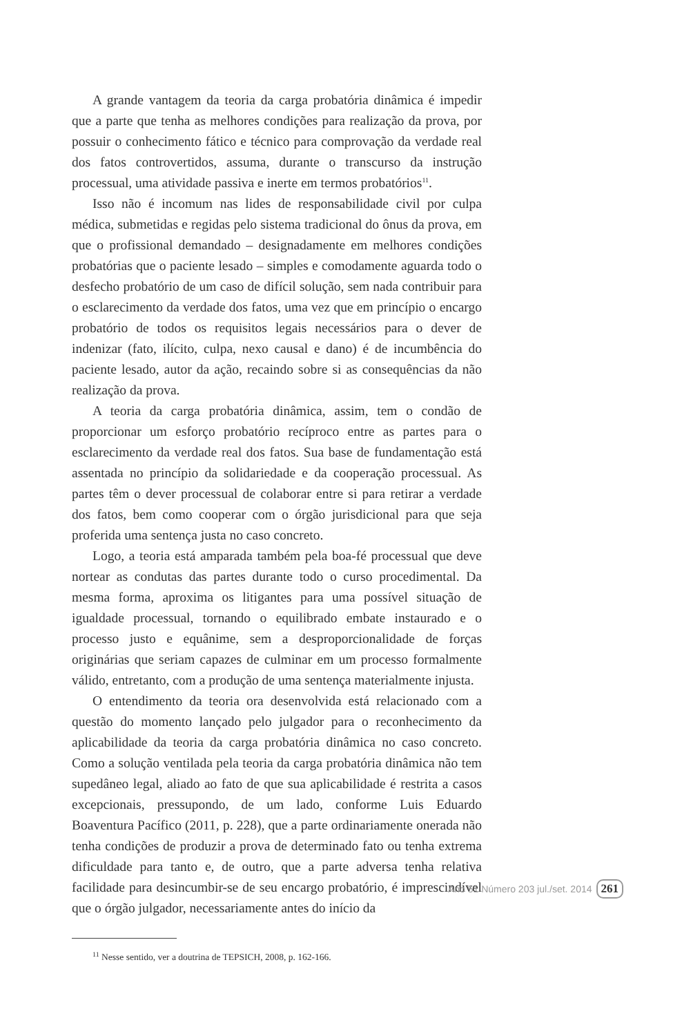A grande vantagem da teoria da carga probatória dinâmica é impedir que a parte que tenha as melhores condições para realização da prova, por possuir o conhecimento fático e técnico para comprovação da verdade real dos fatos controvertidos, assuma, durante o transcurso da instrução processual, uma atividade passiva e inerte em termos probatórios<sup>11</sup>.
Isso não é incomum nas lides de responsabilidade civil por culpa médica, submetidas e regidas pelo sistema tradicional do ônus da prova, em que o profissional demandado – designadamente em melhores condições probatórias que o paciente lesado – simples e comodamente aguarda todo o desfecho probatório de um caso de difícil solução, sem nada contribuir para o esclarecimento da verdade dos fatos, uma vez que em princípio o encargo probatório de todos os requisitos legais necessários para o dever de indenizar (fato, ilícito, culpa, nexo causal e dano) é de incumbência do paciente lesado, autor da ação, recaindo sobre si as consequências da não realização da prova.
A teoria da carga probatória dinâmica, assim, tem o condão de proporcionar um esforço probatório recíproco entre as partes para o esclarecimento da verdade real dos fatos. Sua base de fundamentação está assentada no princípio da solidariedade e da cooperação processual. As partes têm o dever processual de colaborar entre si para retirar a verdade dos fatos, bem como cooperar com o órgão jurisdicional para que seja proferida uma sentença justa no caso concreto.
Logo, a teoria está amparada também pela boa-fé processual que deve nortear as condutas das partes durante todo o curso procedimental. Da mesma forma, aproxima os litigantes para uma possível situação de igualdade processual, tornando o equilibrado embate instaurado e o processo justo e equânime, sem a desproporcionalidade de forças originárias que seriam capazes de culminar em um processo formalmente válido, entretanto, com a produção de uma sentença materialmente injusta.
O entendimento da teoria ora desenvolvida está relacionado com a questão do momento lançado pelo julgador para o reconhecimento da aplicabilidade da teoria da carga probatória dinâmica no caso concreto. Como a solução ventilada pela teoria da carga probatória dinâmica não tem supedâneo legal, aliado ao fato de que sua aplicabilidade é restrita a casos excepcionais, pressupondo, de um lado, conforme Luis Eduardo Boaventura Pacífico (2011, p. 228), que a parte ordinariamente onerada não tenha condições de produzir a prova de determinado fato ou tenha extrema dificuldade para tanto e, de outro, que a parte adversa tenha relativa facilidade para desincumbir-se de seu encargo probatório, é imprescindível que o órgão julgador, necessariamente antes do início da
<sup>11</sup> Nesse sentido, ver a doutrina de TEPSICH, 2008, p. 162-166.
Ano 51 Número 203 jul./set. 2014 261